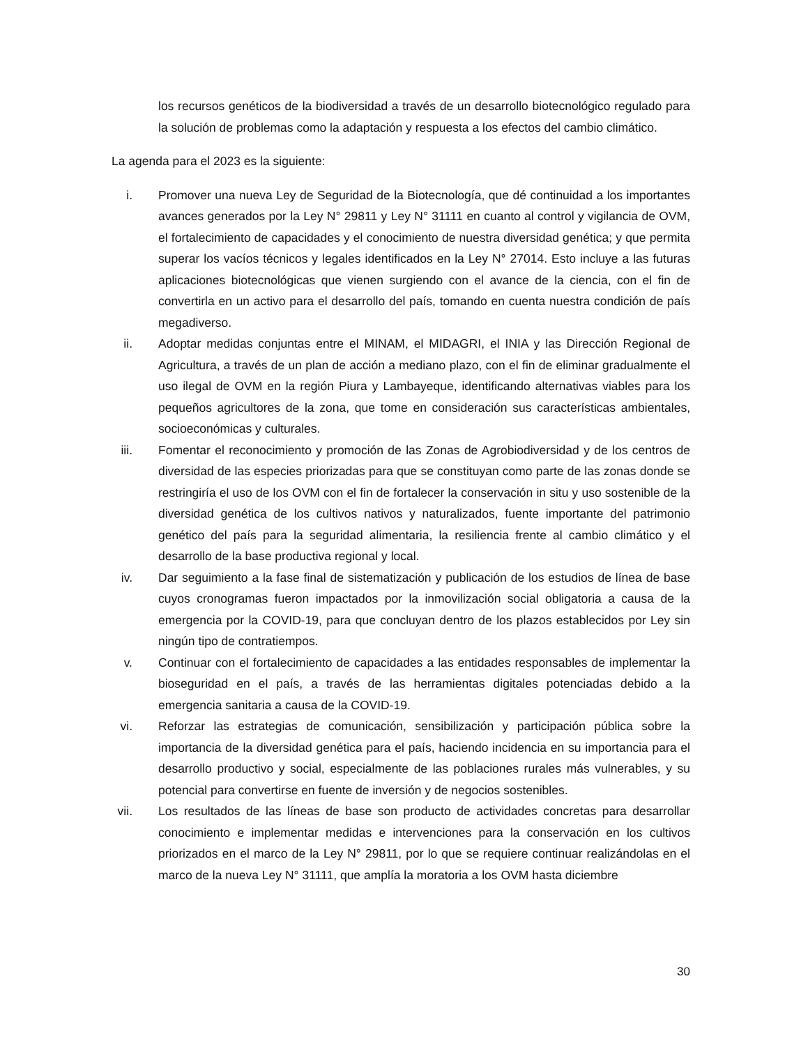los recursos genéticos de la biodiversidad a través de un desarrollo biotecnológico regulado para la solución de problemas como la adaptación y respuesta a los efectos del cambio climático.
La agenda para el 2023 es la siguiente:
i. Promover una nueva Ley de Seguridad de la Biotecnología, que dé continuidad a los importantes avances generados por la Ley N° 29811 y Ley N° 31111 en cuanto al control y vigilancia de OVM, el fortalecimiento de capacidades y el conocimiento de nuestra diversidad genética; y que permita superar los vacíos técnicos y legales identificados en la Ley N° 27014. Esto incluye a las futuras aplicaciones biotecnológicas que vienen surgiendo con el avance de la ciencia, con el fin de convertirla en un activo para el desarrollo del país, tomando en cuenta nuestra condición de país megadiverso.
ii. Adoptar medidas conjuntas entre el MINAM, el MIDAGRI, el INIA y las Dirección Regional de Agricultura, a través de un plan de acción a mediano plazo, con el fin de eliminar gradualmente el uso ilegal de OVM en la región Piura y Lambayeque, identificando alternativas viables para los pequeños agricultores de la zona, que tome en consideración sus características ambientales, socioeconómicas y culturales.
iii. Fomentar el reconocimiento y promoción de las Zonas de Agrobiodiversidad y de los centros de diversidad de las especies priorizadas para que se constituyan como parte de las zonas donde se restringiría el uso de los OVM con el fin de fortalecer la conservación in situ y uso sostenible de la diversidad genética de los cultivos nativos y naturalizados, fuente importante del patrimonio genético del país para la seguridad alimentaria, la resiliencia frente al cambio climático y el desarrollo de la base productiva regional y local.
iv. Dar seguimiento a la fase final de sistematización y publicación de los estudios de línea de base cuyos cronogramas fueron impactados por la inmovilización social obligatoria a causa de la emergencia por la COVID-19, para que concluyan dentro de los plazos establecidos por Ley sin ningún tipo de contratiempos.
v. Continuar con el fortalecimiento de capacidades a las entidades responsables de implementar la bioseguridad en el país, a través de las herramientas digitales potenciadas debido a la emergencia sanitaria a causa de la COVID-19.
vi. Reforzar las estrategias de comunicación, sensibilización y participación pública sobre la importancia de la diversidad genética para el país, haciendo incidencia en su importancia para el desarrollo productivo y social, especialmente de las poblaciones rurales más vulnerables, y su potencial para convertirse en fuente de inversión y de negocios sostenibles.
vii. Los resultados de las líneas de base son producto de actividades concretas para desarrollar conocimiento e implementar medidas e intervenciones para la conservación en los cultivos priorizados en el marco de la Ley N° 29811, por lo que se requiere continuar realizándolas en el marco de la nueva Ley N° 31111, que amplía la moratoria a los OVM hasta diciembre
30